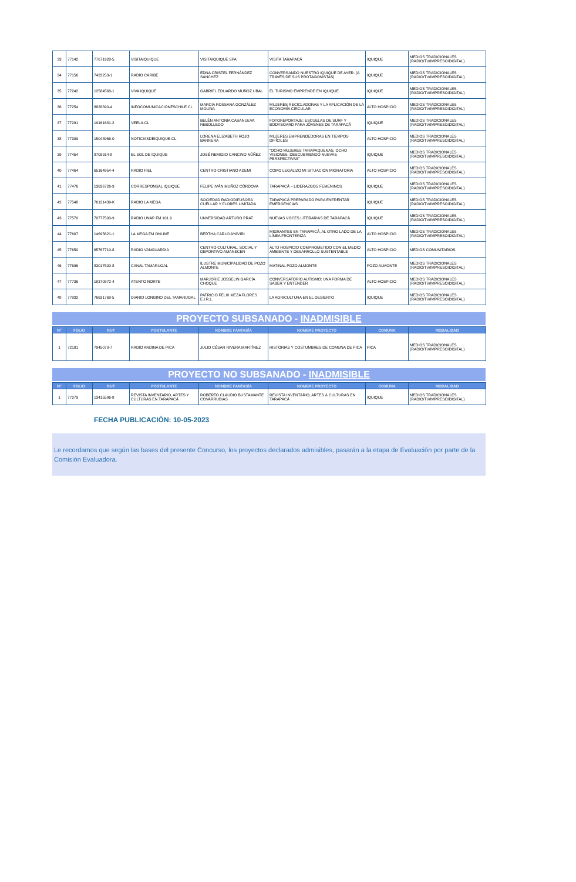| 33 | 77142 | 77671928-5 | VISITAIQUIQUE | VISITAIQUIQUE SPA | VISITA TARAPACÁ | IQUIQUE | MEDIOS TRADICIONALES (RADIO/TV/IMPRESO/DIGITAL) |
| 34 | 77156 | 7423253-1 | RADIO CARIBE | EDNA CRISTEL FERNÁNDEZ SÁNCHEZ | CONVERSANDO NUESTRO IQUIQUE DE AYER. (A TRAVÉS DE SUS PROTAGONISTAS) | IQUIQUE | MEDIOS TRADICIONALES (RADIO/TV/IMPRESO/DIGITAL) |
| 35 | 77242 | 12584568-1 | VIVA IQUIQUE | GABRIEL EDUARDO MUÑOZ UBAL | EL TURISMO EMPRENDE EN IQUIQUE | IQUIQUE | MEDIOS TRADICIONALES (RADIO/TV/IMPRESO/DIGITAL) |
| 36 | 77254 | 8828890-4 | INFOCOMUNICACIONESCHILE.CL | MARCIA ROSSANA GONZÁLEZ MOLINA | MUJERES RECICLADORAS Y LA APLICACIÓN DE LA ECONOMÍA CIRCULAR | ALTO HOSPICIO | MEDIOS TRADICIONALES (RADIO/TV/IMPRESO/DIGITAL) |
| 37 | 77291 | 19161681-2 | VEELA.CL | BELÉN ANTONIA CASANUEVA REBOLLEDO | FOTOREPORTAJE: ESCUELAS DE SURF Y BODYBOARD PARA JÓVENES DE TARAPACÁ | IQUIQUE | MEDIOS TRADICIONALES (RADIO/TV/IMPRESO/DIGITAL) |
| 38 | 77309 | 15048966-0 | NOTICIASDEIQUIQUE.CL | LORENA ELIZABETH ROJO BARRERA | MUJERES EMPRENDEDORAS EN TIEMPOS DIFÍCILES | ALTO HOSPICIO | MEDIOS TRADICIONALES (RADIO/TV/IMPRESO/DIGITAL) |
| 39 | 77454 | 8709914-8 | EL SOL DE IQUIQUE | JOSÉ REMIGIO CANCINO NÚÑEZ | "OCHO MUJERES TARAPAQUENAS, OCHO VISIONES, DESCUBRIENDO NUEVAS PERSPECTIVAS" | IQUIQUE | MEDIOS TRADICIONALES (RADIO/TV/IMPRESO/DIGITAL) |
| 40 | 77464 | 65164954-4 | RADIO FIEL | CENTRO CRISTIANO ADEMI | COMO LEGALIZO MI SITUACION MIGRATORIA | ALTO HOSPICIO | MEDIOS TRADICIONALES (RADIO/TV/IMPRESO/DIGITAL) |
| 41 | 77476 | 13636726-9 | CORRESPONSAL IQUIQUE | FELIPE IVÁN MUÑOZ CÓRDOVA | TARAPACÁ – LIDERAZGOS FEMENINOS | IQUIQUE | MEDIOS TRADICIONALES (RADIO/TV/IMPRESO/DIGITAL) |
| 42 | 77548 | 76121439-K | RADIO LA MEGA | SOCIEDAD RADIODIFUSORA CUÉLLAR Y FLORES LIMITADA | TARAPACÁ PREPARADO PARA ENFRENTAR EMERGENCIAS | IQUIQUE | MEDIOS TRADICIONALES (RADIO/TV/IMPRESO/DIGITAL) |
| 43 | 77570 | 70777500-9 | RADIO UNAP FM 101.9 | UNVERSIDAD ARTURO PRAT | NUEVAS VOCES LITERARIAS DE TARAPACÁ | IQUIQUE | MEDIOS TRADICIONALES (RADIO/TV/IMPRESO/DIGITAL) |
| 44 | 77607 | 14695621-1 | LA MEGA FM ONLINE | BERTHA CARLO AYAVIRI | MIGRANTES EN TARAPACÁ, AL OTRO LADO DE LA LÍNEA FRONTERIZA | ALTO HOSPICIO | MEDIOS TRADICIONALES (RADIO/TV/IMPRESO/DIGITAL) |
| 45 | 77650 | 65767710-8 | RADIO VANGUARDIA | CENTRO CULTURAL, SOCIAL Y DEPORTIVO AMANECER | ALTO HOSPICIO COMPROMETIDO CON EL MEDIO AMBIENTE Y DESARROLLO SUSTENTABLE | ALTO HOSPICIO | MEDIOS COMUNITARIOS |
| 46 | 77696 | 83017500-8 | CANAL TAMARUGAL | ILUSTRE MUNICIPALIDAD DE POZO ALMONTE | MATINAL POZO ALMONTE | POZO ALMONTE | MEDIOS TRADICIONALES (RADIO/TV/IMPRESO/DIGITAL) |
| 47 | 77736 | 18370872-4 | ATENTO NORTE | MARJORIE JOSSELIN GARCÍA CHOQUE | CONVERSATORIO AUTISMO: UNA FORMA DE SABER Y ENTENDER | ALTO HOSPICIO | MEDIOS TRADICIONALES (RADIO/TV/IMPRESO/DIGITAL) |
| 48 | 77832 | 76631768-5 | DIARIO LONGINO DEL TAMARUGAL | PATRICIO FELIX MEZA FLORES E.I.R.L. | LA AGRICULTURA EN EL DESIERTO | IQUIQUE | MEDIOS TRADICIONALES (RADIO/TV/IMPRESO/DIGITAL) |
PROYECTO SUBSANADO - INADMISIBLE
| N° | FOLIO | RUT | POSTULANTE | NOMBRE FANTASÍA | NOMBRE PROYECTO | COMUNA | MODALIDAD |
| --- | --- | --- | --- | --- | --- | --- | --- |
| 1 | 72181 | 7945070-7 | RADIO ANDINA DE PICA | JULIO CÉSAR RIVERA MARTÍNEZ | HISTORIAS Y COSTUMBRES DE COMUNA DE PICA | PICA | MEDIOS TRADICIONALES (RADIO/TV/IMPRESO/DIGITAL) |
PROYECTO NO SUBSANADO - INADMISIBLE
| N° | FOLIO | RUT | POSTULANTE | NOMBRE FANTASÍA | NOMBRE PROYECTO | COMUNA | MODALIDAD |
| --- | --- | --- | --- | --- | --- | --- | --- |
| 1 | 77279 | 13415586-8 | REVISTA INVENTARIO, ARTES Y CULTURAS EN TARAPACÁ | ROBERTO CLAUDIO BUSTAMANTE COVARRUBIAS | REVISTA INVENTARIO, ARTES & CULTURAS EN TARAPACÁ | IQUIQUE | MEDIOS TRADICIONALES (RADIO/TV/IMPRESO/DIGITAL) |
FECHA PUBLICACIÓN: 10-05-2023
Le recordamos que según las bases del presente Concurso, los proyectos declarados admisibles, pasarán a la etapa de Evaluación por parte de la Comisión Evaluadora.